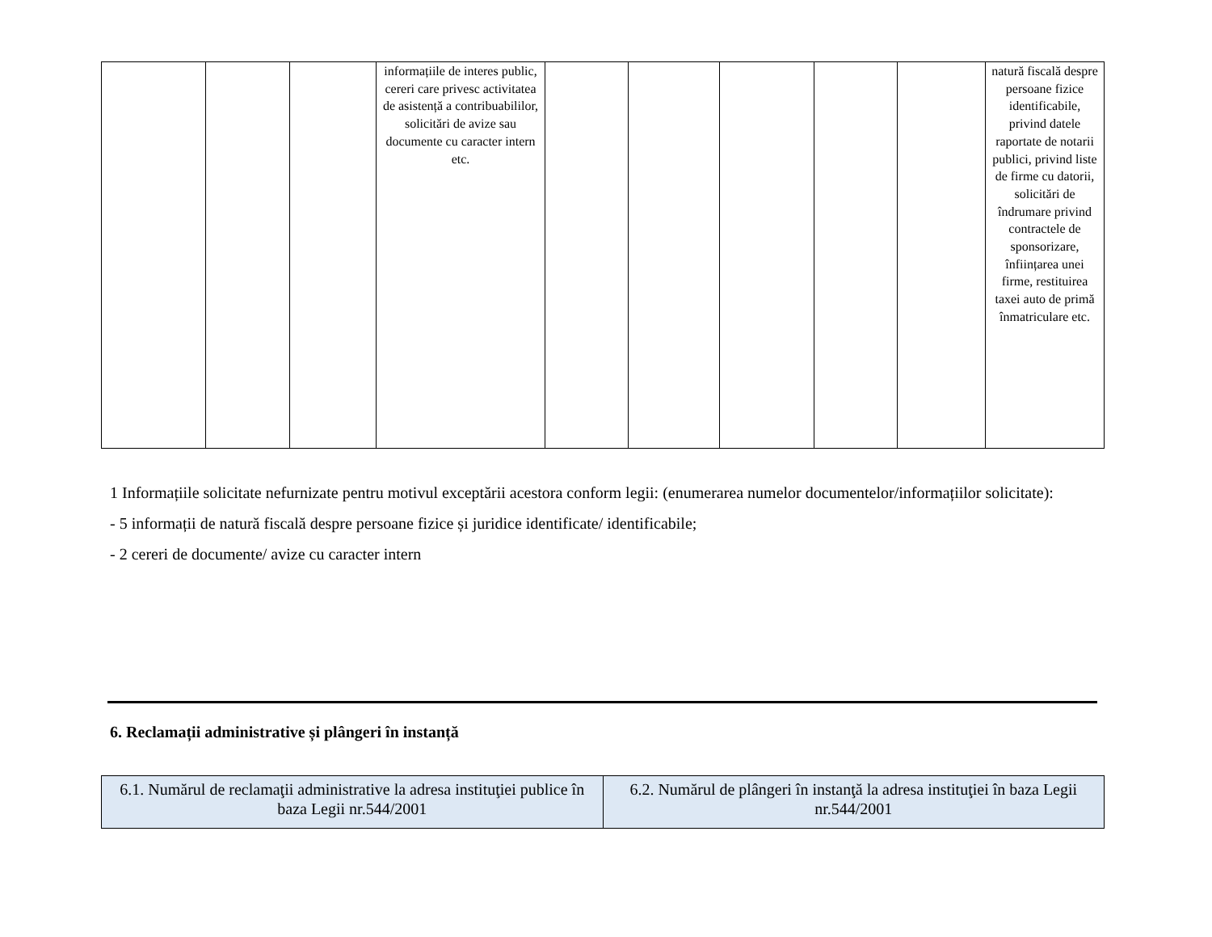| | | | informațiile de interes public, cereri care privesc activitatea de asistență a contribuabililor, solicitări de avize sau documente cu caracter intern etc. | | | | | | natură fiscală despre persoane fizice identificabile, privind datele raportate de notarii publici, privind liste de firme cu datorii, solicitări de îndrumare privind contractele de sponsorizare, înființarea unei firme, restituirea taxei auto de primă înmatriculare etc. |
1 Informațiile solicitate nefurnizate pentru motivul exceptării acestora conform legii: (enumerarea numelor documentelor/informațiilor solicitate):
- 5 informații de natură fiscală despre persoane fizice și juridice identificate/ identificabile;
- 2 cereri de documente/ avize cu caracter intern
6. Reclamații administrative și plângeri în instanță
| 6.1. Numărul de reclamaţii administrative la adresa instituţiei publice în baza Legii nr.544/2001 | 6.2. Numărul de plângeri în instanţă la adresa instituţiei în baza Legii nr.544/2001 |